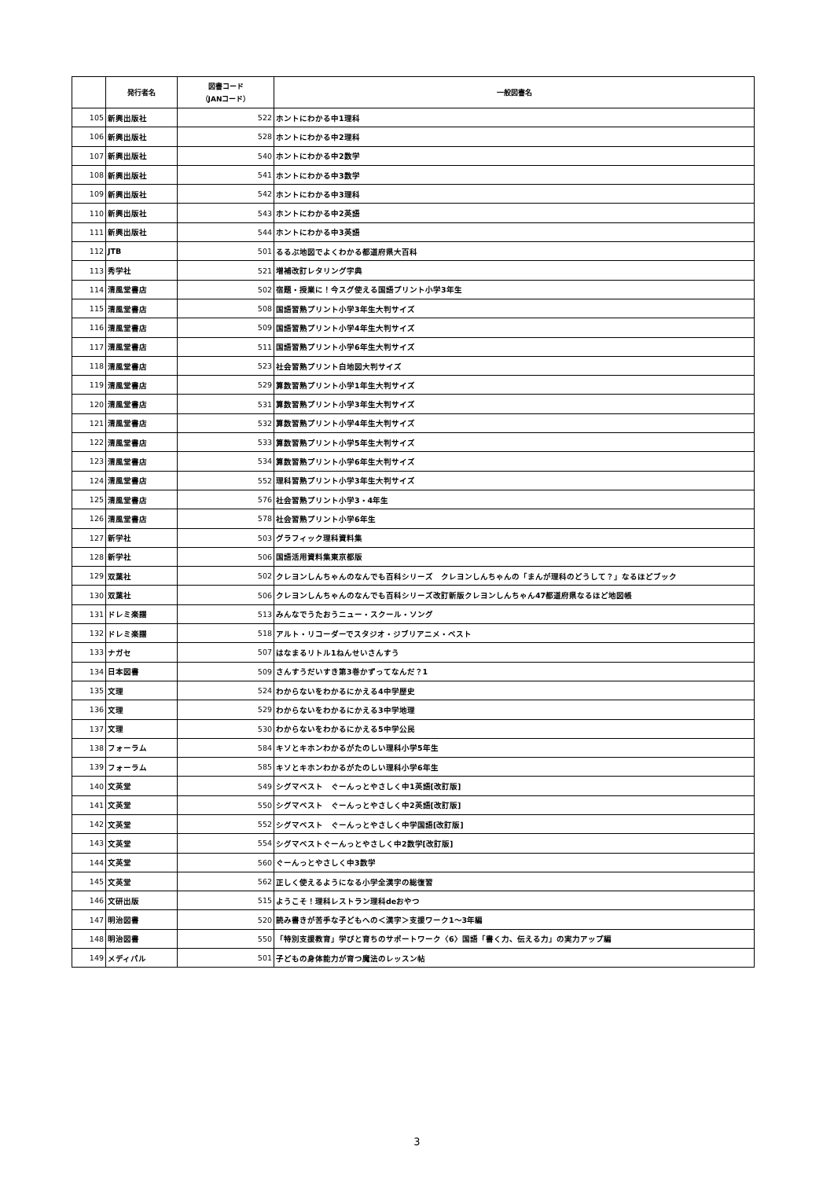| | 発行者名 | 図書コード （JANコード） | 一般図書名 |
| --- | --- | --- | --- |
| 105 | 新興出版社 | 522 | ホントにわかる中1理科 |
| 106 | 新興出版社 | 528 | ホントにわかる中2理科 |
| 107 | 新興出版社 | 540 | ホントにわかる中2数学 |
| 108 | 新興出版社 | 541 | ホントにわかる中3数学 |
| 109 | 新興出版社 | 542 | ホントにわかる中3理科 |
| 110 | 新興出版社 | 543 | ホントにわかる中2英語 |
| 111 | 新興出版社 | 544 | ホントにわかる中3英語 |
| 112 | JTB | 501 | るるぶ地図でよくわかる都道府県大百科 |
| 113 | 秀学社 | 521 | 増補改訂レタリング字典 |
| 114 | 清風堂書店 | 502 | 宿題・授業に！今スグ使える国語プリント小学3年生 |
| 115 | 清風堂書店 | 508 | 国語習熟プリント小学3年生大判サイズ |
| 116 | 清風堂書店 | 509 | 国語習熟プリント小学4年生大判サイズ |
| 117 | 清風堂書店 | 511 | 国語習熟プリント小学6年生大判サイズ |
| 118 | 清風堂書店 | 523 | 社会習熟プリント白地図大判サイズ |
| 119 | 清風堂書店 | 529 | 算数習熟プリント小学1年生大判サイズ |
| 120 | 清風堂書店 | 531 | 算数習熟プリント小学3年生大判サイズ |
| 121 | 清風堂書店 | 532 | 算数習熟プリント小学4年生大判サイズ |
| 122 | 清風堂書店 | 533 | 算数習熟プリント小学5年生大判サイズ |
| 123 | 清風堂書店 | 534 | 算数習熟プリント小学6年生大判サイズ |
| 124 | 清風堂書店 | 552 | 理科習熟プリント小学3年生大判サイズ |
| 125 | 清風堂書店 | 576 | 社会習熟プリント小学3・4年生 |
| 126 | 清風堂書店 | 578 | 社会習熟プリント小学6年生 |
| 127 | 新学社 | 503 | グラフィック理科資料集 |
| 128 | 新学社 | 506 | 国語活用資料集東京都版 |
| 129 | 双葉社 | 502 | クレヨンしんちゃんのなんでも百科シリーズ クレヨンしんちゃんの「まんが理科のどうして？」なるほどブック |
| 130 | 双葉社 | 506 | クレヨンしんちゃんのなんでも百科シリーズ改訂新版クレヨンしんちゃん47都道府県なるほど地図帳 |
| 131 | ドレミ楽譜 | 513 | みんなでうたおうニュー・スクール・ソング |
| 132 | ドレミ楽譜 | 518 | アルト・リコーダーでスタジオ・ジブリアニメ・ベスト |
| 133 | ナガセ | 507 | はなまるリトル1ねんせいさんすう |
| 134 | 日本図書 | 509 | さんすうだいすき第3巻かずってなんだ？1 |
| 135 | 文理 | 524 | わからないをわかるにかえる4中学歴史 |
| 136 | 文理 | 529 | わからないをわかるにかえる3中学地理 |
| 137 | 文理 | 530 | わからないをわかるにかえる5中学公民 |
| 138 | フォーラム | 584 | キソとキホンわかるがたのしい理科小学5年生 |
| 139 | フォーラム | 585 | キソとキホンわかるがたのしい理科小学6年生 |
| 140 | 文英堂 | 549 | シグマベスト ぐーんっとやさしく中1英語[改訂版] |
| 141 | 文英堂 | 550 | シグマベスト ぐーんっとやさしく中2英語[改訂版] |
| 142 | 文英堂 | 552 | シグマベスト ぐーんっとやさしく中学国語[改訂版] |
| 143 | 文英堂 | 554 | シグマベストぐーんっとやさしく中2数学[改訂版] |
| 144 | 文英堂 | 560 | ぐーんっとやさしく中3数学 |
| 145 | 文英堂 | 562 | 正しく使えるようになる小学全漢字の総復習 |
| 146 | 文研出版 | 515 | ようこそ！理科レストラン理科deおやつ |
| 147 | 明治図書 | 520 | 読み書きが苦手な子どもへの＜漢字＞支援ワーク1～3年編 |
| 148 | 明治図書 | 550 | 「特別支援教育」学びと育ちのサポートワーク〈6〉国語「書く力、伝える力」の実力アップ編 |
| 149 | メディパル | 501 | 子どもの身体能力が育つ魔法のレッスン帖 |
3